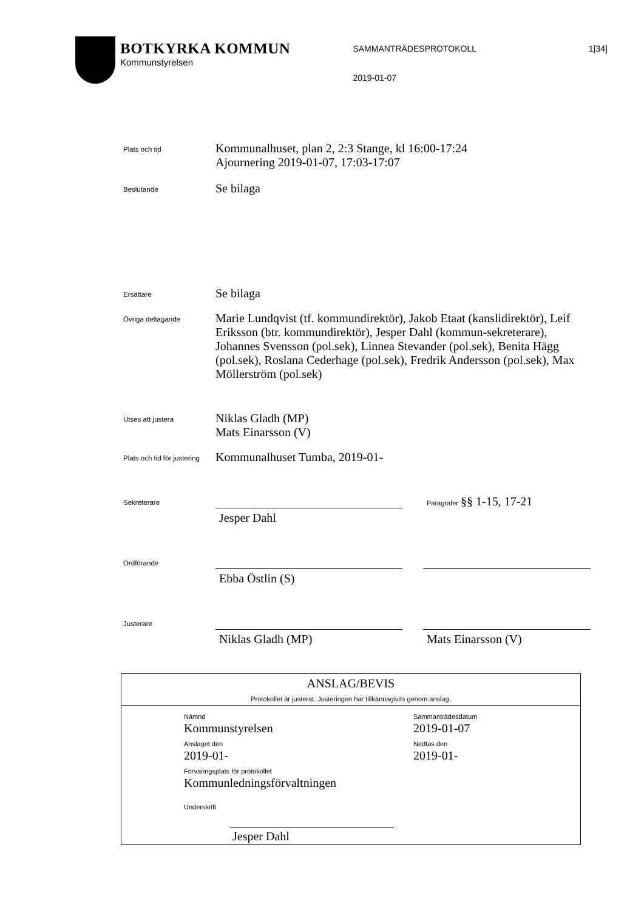1[34]
BOTKYRKA KOMMUN
Kommunstyrelsen
SAMMANTRÄDESPROTOKOLL
2019-01-07
Plats och tid
Kommunalhuset, plan 2, 2:3 Stange, kl 16:00-17:24
Ajournering 2019-01-07, 17:03-17:07
Beslutande
Se bilaga
Ersättare
Se bilaga
Övriga deltagande
Marie Lundqvist (tf. kommundirektör), Jakob Etaat (kanslidirektör), Leif Eriksson (btr. kommundirektör), Jesper Dahl (kommun-sekreterare), Johannes Svensson (pol.sek), Linnea Stevander (pol.sek), Benita Hägg (pol.sek), Roslana Cederhage (pol.sek), Fredrik Andersson (pol.sek), Max Möllerström (pol.sek)
Utses att justera
Niklas Gladh (MP)
Mats Einarsson (V)
Plats och tid för justering
Kommunalhuset Tumba, 2019-01-
Sekreterare
Jesper Dahl
Paragrafer §§ 1-15, 17-21
Ordförande
Ebba Östlin (S)
Justerare
Niklas Gladh (MP) Mats Einarsson (V)
ANSLAG/BEVIS
Protokollet är justerat. Justeringen har tillkännagivits genom anslag.
Nämnd
Kommunstyrelsen
Sammanträdesdatum
2019-01-07
Anslaget den
2019-01-
Nedtas den
2019-01-
Förvaringsplats för protokollet
Kommunledningsförvaltningen
Underskrift
Jesper Dahl